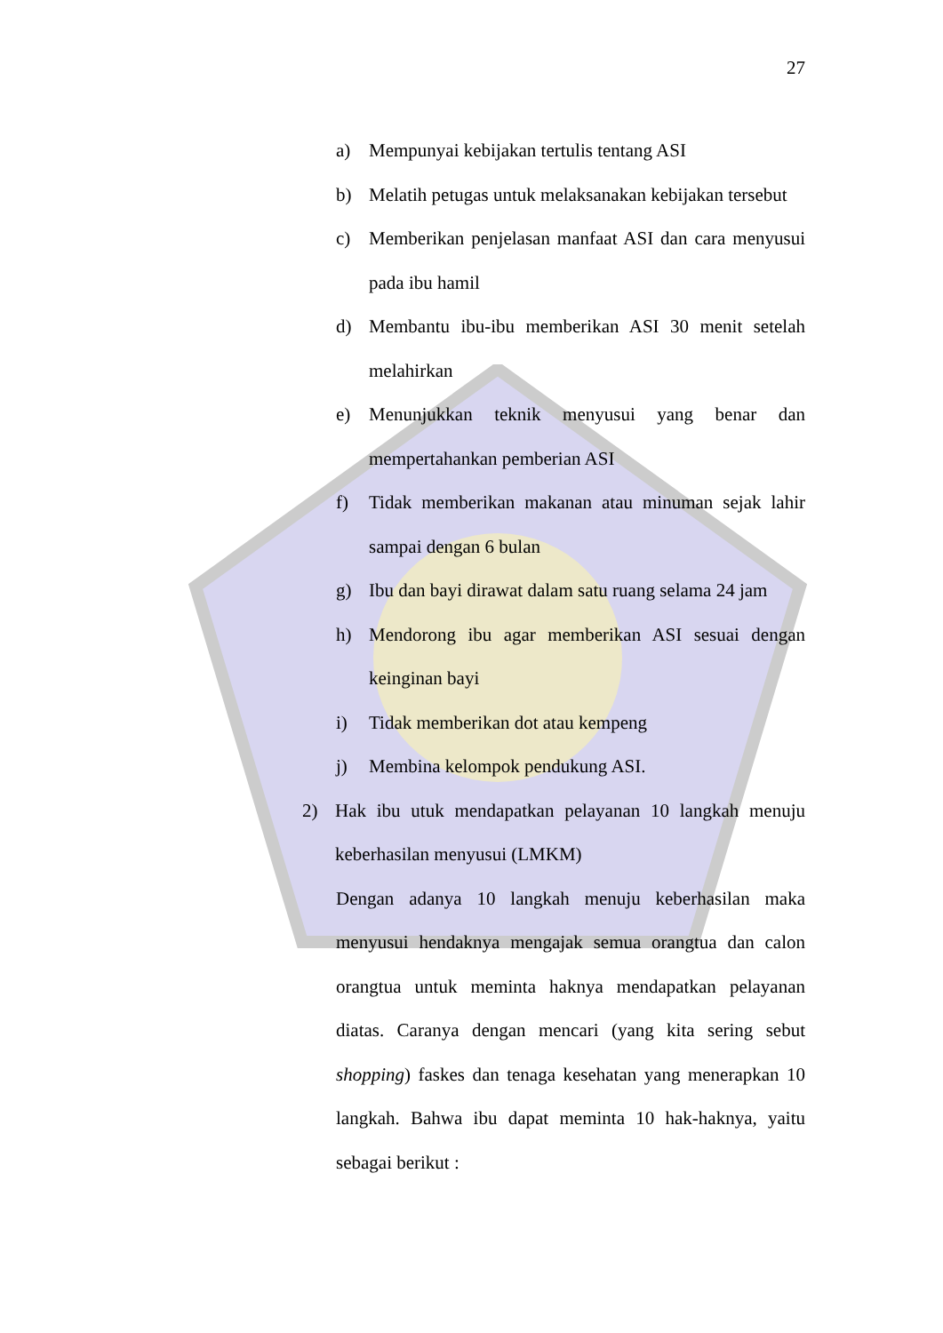27
a) Mempunyai kebijakan tertulis tentang ASI
b) Melatih petugas untuk melaksanakan kebijakan tersebut
c) Memberikan penjelasan manfaat ASI dan cara menyusui pada ibu hamil
d) Membantu ibu-ibu memberikan ASI 30 menit setelah melahirkan
e) Menunjukkan teknik menyusui yang benar dan mempertahankan pemberian ASI
f) Tidak memberikan makanan atau minuman sejak lahir sampai dengan 6 bulan
g) Ibu dan bayi dirawat dalam satu ruang selama 24 jam
h) Mendorong ibu agar memberikan ASI sesuai dengan keinginan bayi
i) Tidak memberikan dot atau kempeng
j) Membina kelompok pendukung ASI.
2) Hak ibu utuk mendapatkan pelayanan 10 langkah menuju keberhasilan menyusui (LMKM)
Dengan adanya 10 langkah menuju keberhasilan maka menyusui hendaknya mengajak semua orangtua dan calon orangtua untuk meminta haknya mendapatkan pelayanan diatas. Caranya dengan mencari (yang kita sering sebut shopping) faskes dan tenaga kesehatan yang menerapkan 10 langkah. Bahwa ibu dapat meminta 10 hak-haknya, yaitu sebagai berikut :